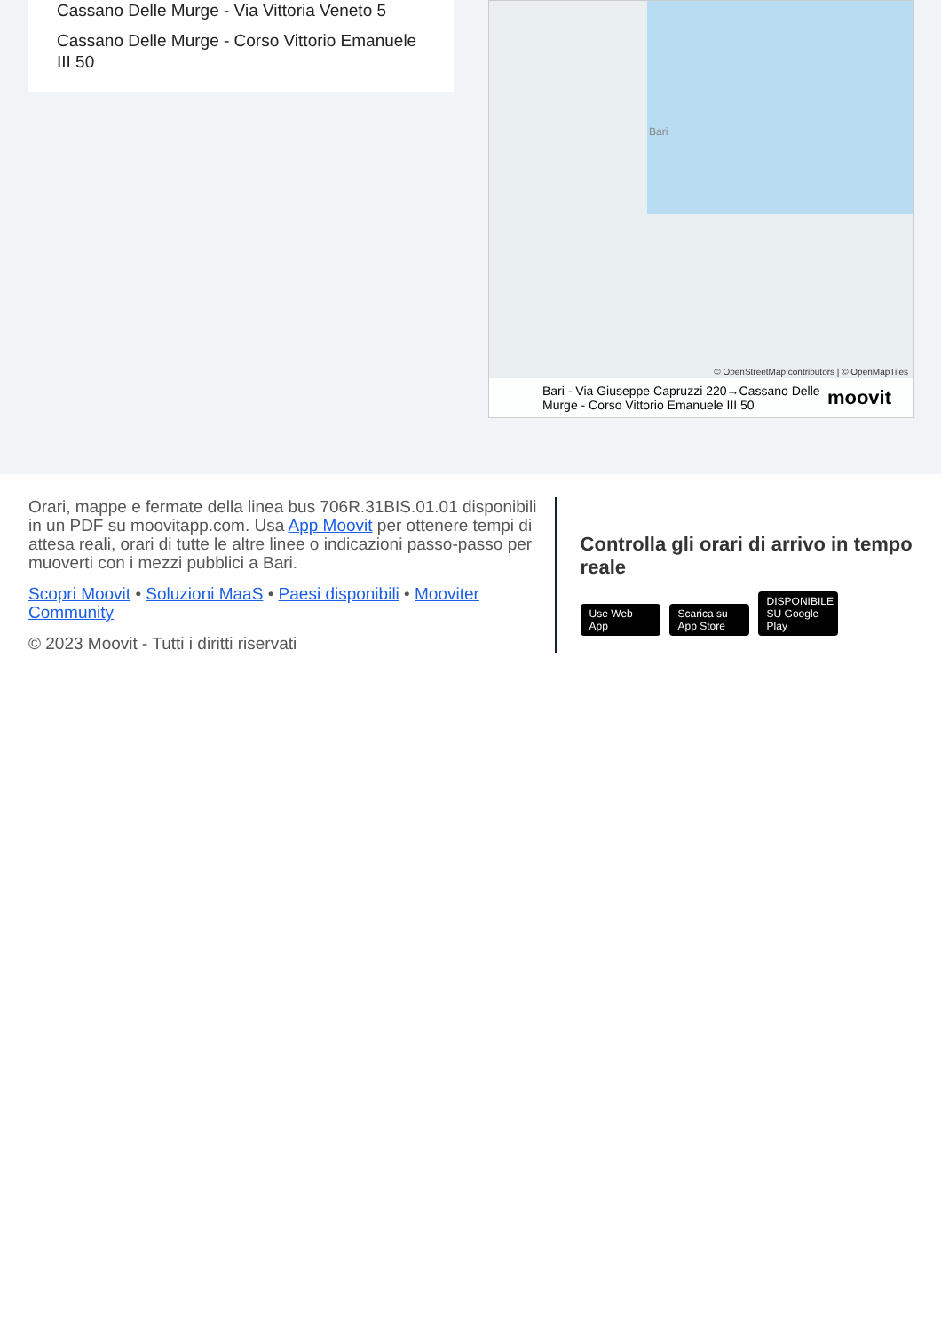Cassano Delle Murge - Via Vittoria Veneto 5
Cassano Delle Murge - Corso Vittorio Emanuele III 50
Bari
© OpenStreetMap contributors | © OpenMapTiles
Bari - Via Giuseppe Capruzzi 220→Cassano Delle Murge - Corso Vittorio Emanuele III 50
moovit
Orari, mappe e fermate della linea bus 706R.31BIS.01.01 disponibili in un PDF su moovitapp.com. Usa App Moovit per ottenere tempi di attesa reali, orari di tutte le altre linee o indicazioni passo-passo per muoverti con i mezzi pubblici a Bari.
Scopri Moovit • Soluzioni MaaS • Paesi disponibili • Mooviter Community
© 2023 Moovit - Tutti i diritti riservati
Controlla gli orari di arrivo in tempo reale
Use Web App Scarica su App Store DISPONIBILE SU Google Play